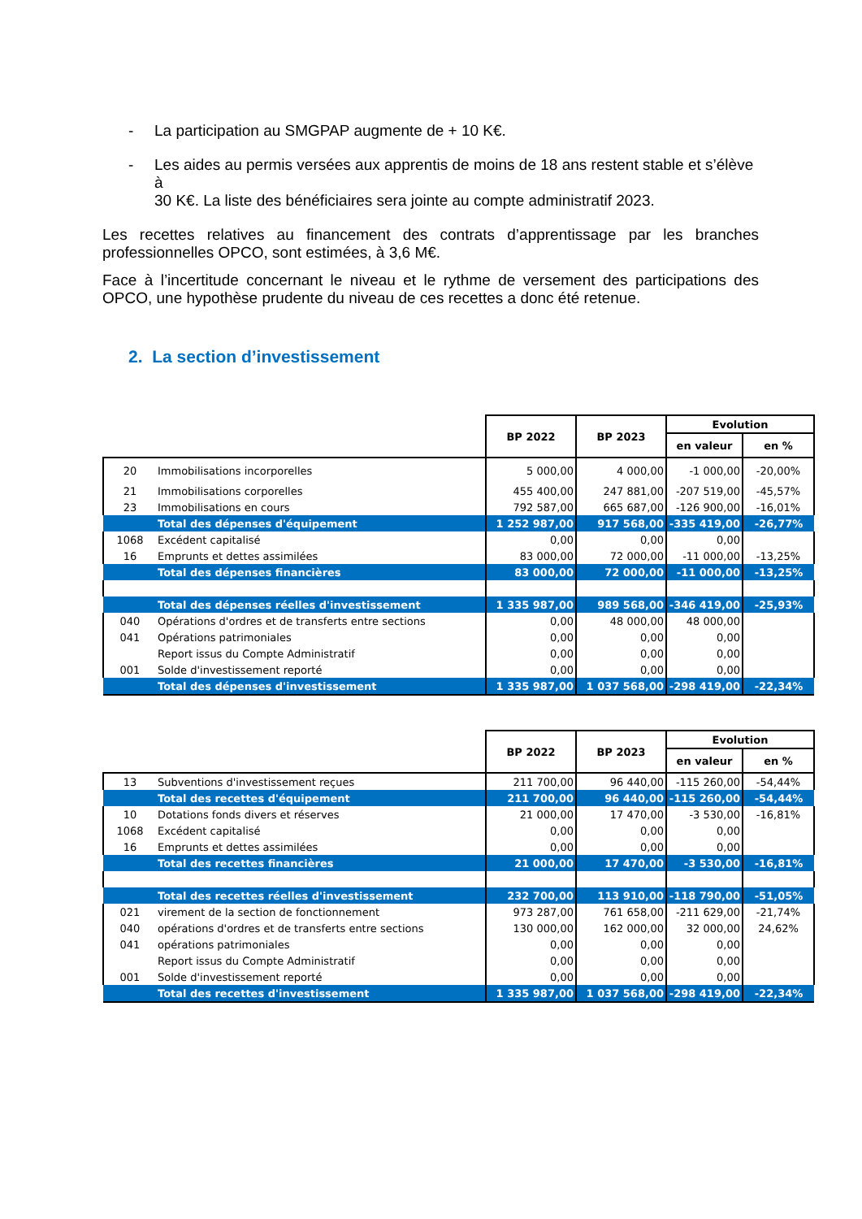- La participation au SMGPAP augmente de + 10 K€.
- Les aides au permis versées aux apprentis de moins de 18 ans restent stable et s’élève à
30 K€. La liste des bénéficiaires sera jointe au compte administratif 2023.
Les recettes relatives au financement des contrats d’apprentissage par les branches professionnelles OPCO, sont estimées, à 3,6 M€.
Face à l’incertitude concernant le niveau et le rythme de versement des participations des OPCO, une hypothèse prudente du niveau de ces recettes a donc été retenue.
2. La section d’investissement
| | | BP 2022 | BP 2023 | Evolution | |
| --- | --- | --- | --- | --- | --- |
| | | | | en valeur | en % |
| 20 | Immobilisations incorporelles | 5 000,00 | 4 000,00 | -1 000,00 | -20,00% |
| 21 | Immobilisations corporelles | 455 400,00 | 247 881,00 | -207 519,00 | -45,57% |
| 23 | Immobilisations en cours | 792 587,00 | 665 687,00 | -126 900,00 | -16,01% |
| | Total des dépenses d'équipement | 1 252 987,00 | 917 568,00 | -335 419,00 | -26,77% |
| 1068 | Excédent capitalisé | 0,00 | 0,00 | 0,00 | |
| 16 | Emprunts et dettes assimilées | 83 000,00 | 72 000,00 | -11 000,00 | -13,25% |
| | Total des dépenses financières | 83 000,00 | 72 000,00 | -11 000,00 | -13,25% |
| | Total des dépenses réelles d'investissement | 1 335 987,00 | 989 568,00 | -346 419,00 | -25,93% |
| 040 | Opérations d'ordres et de transferts entre sections | 0,00 | 48 000,00 | 48 000,00 | |
| 041 | Opérations patrimoniales | 0,00 | 0,00 | 0,00 | |
| | Report issus du Compte Administratif | 0,00 | 0,00 | 0,00 | |
| 001 | Solde d'investissement reporté | 0,00 | 0,00 | 0,00 | |
| | Total des dépenses d'investissement | 1 335 987,00 | 1 037 568,00 | -298 419,00 | -22,34% |
| | | BP 2022 | BP 2023 | Evolution | |
| --- | --- | --- | --- | --- | --- |
| | | | | en valeur | en % |
| 13 | Subventions d'investissement reçues | 211 700,00 | 96 440,00 | -115 260,00 | -54,44% |
| | Total des recettes d'équipement | 211 700,00 | 96 440,00 | -115 260,00 | -54,44% |
| 10 | Dotations fonds divers et réserves | 21 000,00 | 17 470,00 | -3 530,00 | -16,81% |
| 1068 | Excédent capitalisé | 0,00 | 0,00 | 0,00 | |
| 16 | Emprunts et dettes assimilées | 0,00 | 0,00 | 0,00 | |
| | Total des recettes financières | 21 000,00 | 17 470,00 | -3 530,00 | -16,81% |
| | Total des recettes réelles d'investissement | 232 700,00 | 113 910,00 | -118 790,00 | -51,05% |
| 021 | virement de la section de fonctionnement | 973 287,00 | 761 658,00 | -211 629,00 | -21,74% |
| 040 | opérations d'ordres et de transferts entre sections | 130 000,00 | 162 000,00 | 32 000,00 | 24,62% |
| 041 | opérations patrimoniales | 0,00 | 0,00 | 0,00 | |
| | Report issus du Compte Administratif | 0,00 | 0,00 | 0,00 | |
| 001 | Solde d'investissement reporté | 0,00 | 0,00 | 0,00 | |
| | Total des recettes d'investissement | 1 335 987,00 | 1 037 568,00 | -298 419,00 | -22,34% |